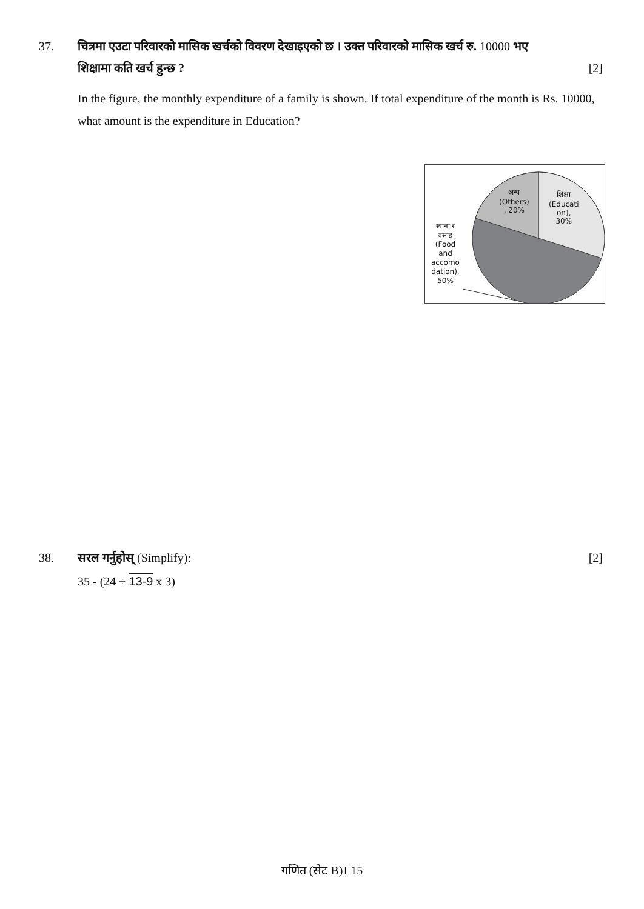37. चित्रमा एउटा परिवारको मासिक खर्चको विवरण देखाइएको छ । उक्त परिवारको मासिक खर्च रु. 10000 भए
शिक्षामा कति खर्च हुन्छ ? [2]
In the figure, the monthly expenditure of a family is shown. If total expenditure of the month is Rs. 10000, what amount is the expenditure in Education?
अन्य
(Others)
, 20%
शिक्षा
(Educati
on),
30%
खाना र
बसाइ
(Food
and
accomo
dation),
50%
38. सरल गर्नुहोस् (Simplify): [2]
35 - (24 ÷ 13-9 x 3)
गणित (सेट B)। 15